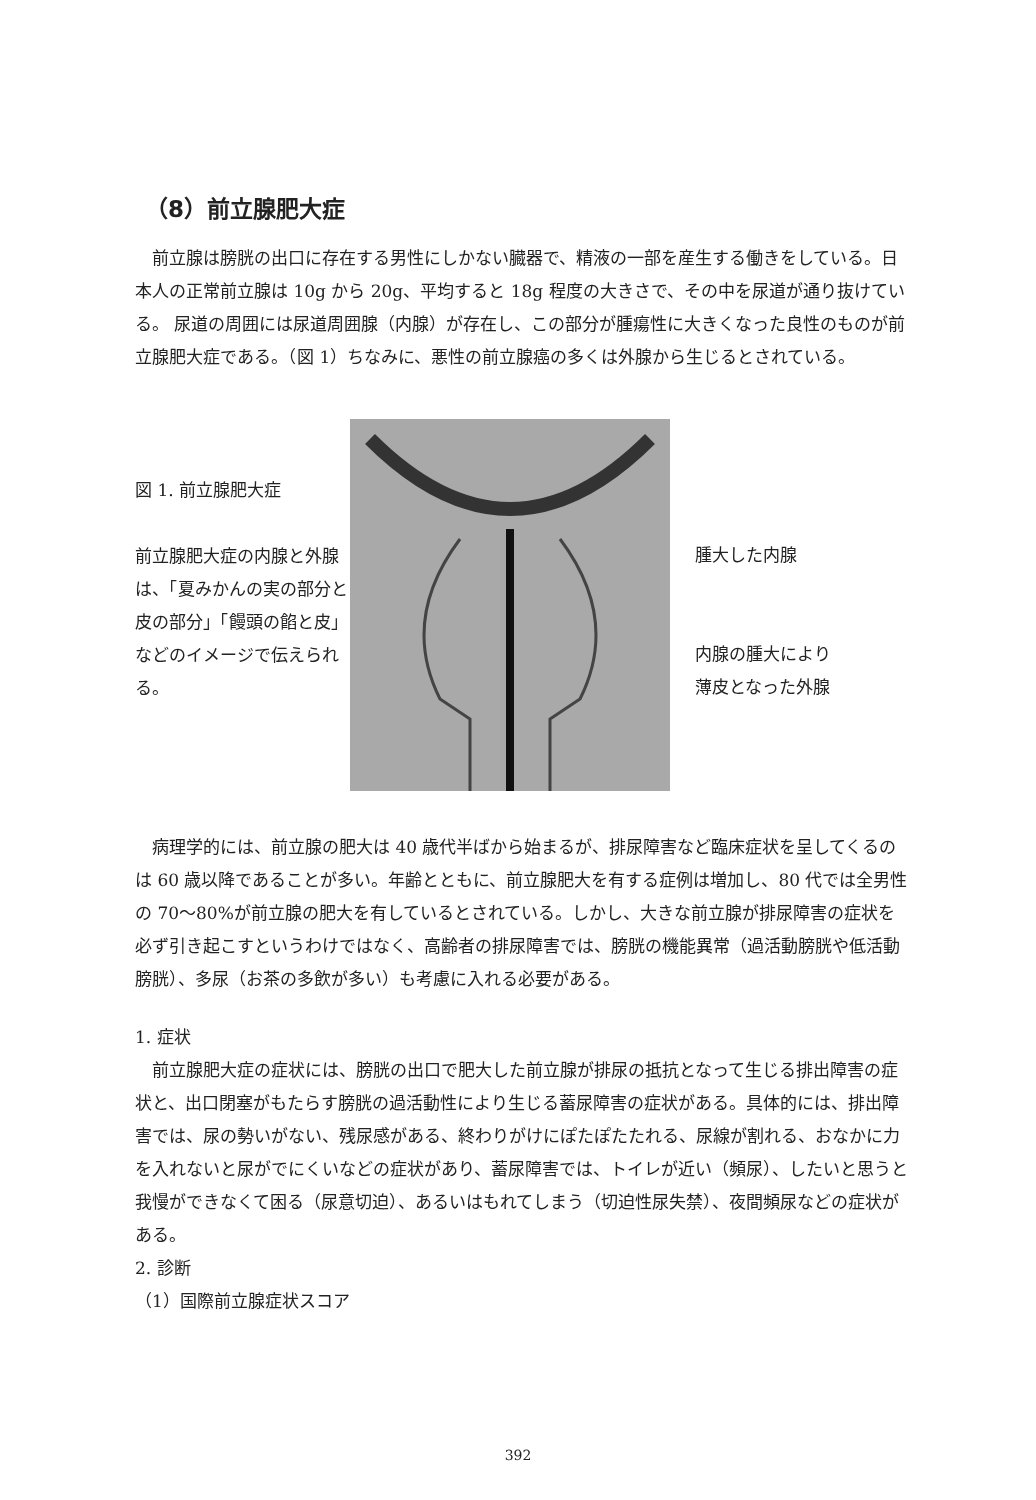（8）前立腺肥大症
前立腺は膀胱の出口に存在する男性にしかない臓器で、精液の一部を産生する働きをしている。日本人の正常前立腺は 10g から 20g、平均すると 18g 程度の大きさで、その中を尿道が通り抜けている。 尿道の周囲には尿道周囲腺（内腺）が存在し、この部分が腫瘍性に大きくなった良性のものが前立腺肥大症である。（図 1）ちなみに、悪性の前立腺癌の多くは外腺から生じるとされている。
図 1. 前立腺肥大症
前立腺肥大症の内腺と外腺は、「夏みかんの実の部分と皮の部分」「饅頭の餡と皮」などのイメージで伝えられる。
腫大した内腺
内腺の腫大により
薄皮となった外腺
病理学的には、前立腺の肥大は 40 歳代半ばから始まるが、排尿障害など臨床症状を呈してくるのは 60 歳以降であることが多い。年齢とともに、前立腺肥大を有する症例は増加し、80 代では全男性の 70～80%が前立腺の肥大を有しているとされている。しかし、大きな前立腺が排尿障害の症状を必ず引き起こすというわけではなく、高齢者の排尿障害では、膀胱の機能異常（過活動膀胱や低活動膀胱）、多尿（お茶の多飲が多い）も考慮に入れる必要がある。
1. 症状
前立腺肥大症の症状には、膀胱の出口で肥大した前立腺が排尿の抵抗となって生じる排出障害の症状と、出口閉塞がもたらす膀胱の過活動性により生じる蓄尿障害の症状がある。具体的には、排出障害では、尿の勢いがない、残尿感がある、終わりがけにぽたぽたたれる、尿線が割れる、おなかに力を入れないと尿がでにくいなどの症状があり、蓄尿障害では、トイレが近い（頻尿）、したいと思うと我慢ができなくて困る（尿意切迫）、あるいはもれてしまう（切迫性尿失禁）、夜間頻尿などの症状がある。
2. 診断
（1）国際前立腺症状スコア
392